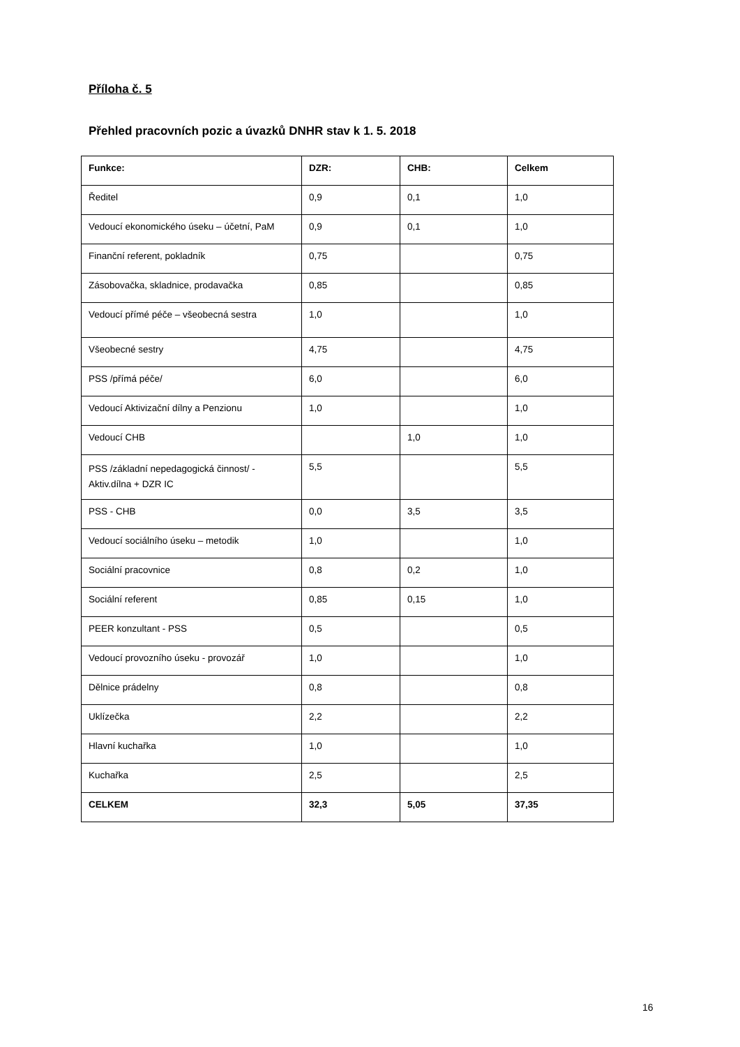Příloha č. 5
Přehled pracovních pozic a úvazků DNHR stav k 1. 5. 2018
| Funkce: | DZR: | CHB: | Celkem |
| --- | --- | --- | --- |
| Ředitel | 0,9 | 0,1 | 1,0 |
| Vedoucí ekonomického úseku – účetní, PaM | 0,9 | 0,1 | 1,0 |
| Finanční referent, pokladník | 0,75 | | 0,75 |
| Zásobovačka, skladnice, prodavačka | 0,85 | | 0,85 |
| Vedoucí přímé péče – všeobecná sestra | 1,0 | | 1,0 |
| Všeobecné sestry | 4,75 | | 4,75 |
| PSS /přímá péče/ | 6,0 | | 6,0 |
| Vedoucí Aktivizační dílny a Penzionu | 1,0 | | 1,0 |
| Vedoucí CHB | | 1,0 | 1,0 |
| PSS /základní nepedagogická činnost/ - Aktiv.dílna + DZR IC | 5,5 | | 5,5 |
| PSS - CHB | 0,0 | 3,5 | 3,5 |
| Vedoucí sociálního úseku – metodik | 1,0 | | 1,0 |
| Sociální pracovnice | 0,8 | 0,2 | 1,0 |
| Sociální referent | 0,85 | 0,15 | 1,0 |
| PEER konzultant - PSS | 0,5 | | 0,5 |
| Vedoucí provozního úseku - provozář | 1,0 | | 1,0 |
| Dělnice prádelny | 0,8 | | 0,8 |
| Uklízečka | 2,2 | | 2,2 |
| Hlavní kuchařka | 1,0 | | 1,0 |
| Kuchařka | 2,5 | | 2,5 |
| CELKEM | 32,3 | 5,05 | 37,35 |
16